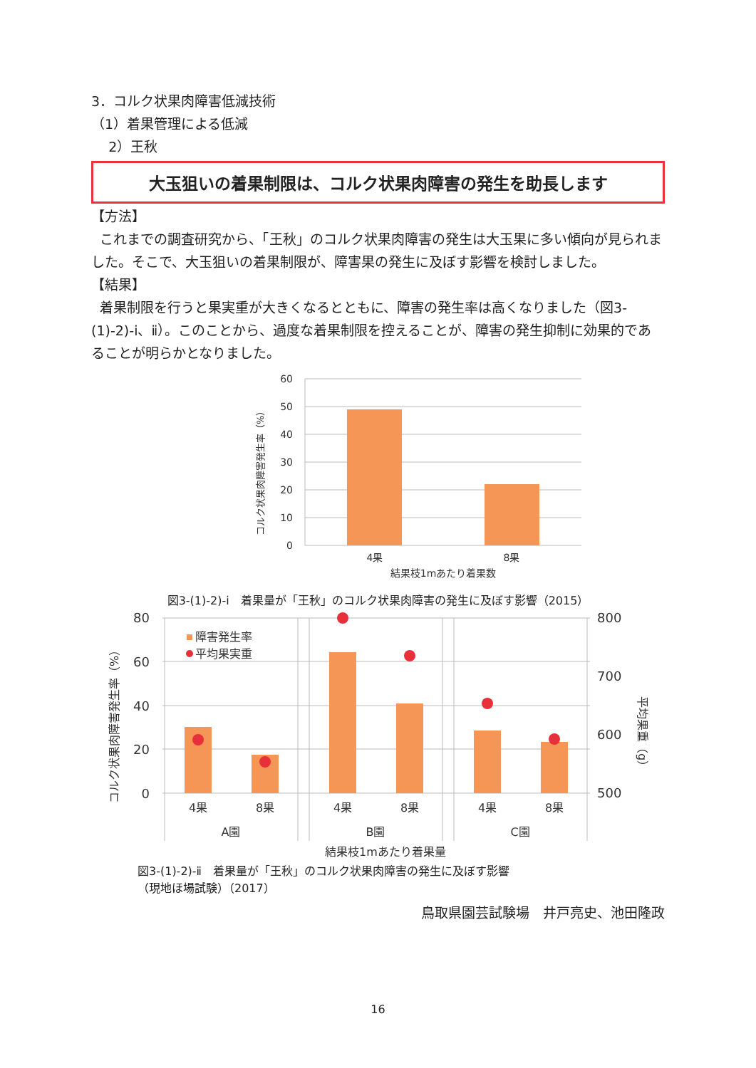3．コルク状果肉障害低減技術
（1）着果管理による低減
2）王秋
大玉狙いの着果制限は、コルク状果肉障害の発生を助長します
【方法】
これまでの調査研究から、「王秋」のコルク状果肉障害の発生は大玉果に多い傾向が見られました。そこで、大玉狙いの着果制限が、障害果の発生に及ぼす影響を検討しました。
【結果】
着果制限を行うと果実重が大きくなるとともに、障害の発生率は高くなりました（図3-(1)-2)-ⅰ、ⅱ）。このことから、過度な着果制限を控えることが、障害の発生抑制に効果的であることが明らかとなりました。
60
50
40
30
20
10
0
4果
8果
結果枝1mあたり着果数
コルク状果肉障害発生率（%）
図3-(1)-2)-ⅰ　着果量が「王秋」のコルク状果肉障害の発生に及ぼす影響（2015）
障害発生率
平均果実重
80
60
40
20
0
800
700
600
500
4果
8果
4果
8果
4果
8果
A園
B園
C園
結果枝1mあたり着果量
コルク状果肉障害発生率（%）
平均果重（g）
図3-(1)-2)-ⅱ　着果量が「王秋」のコルク状果肉障害の発生に及ぼす影響
（現地ほ場試験）（2017）
鳥取県園芸試験場　井戸亮史、池田隆政
16